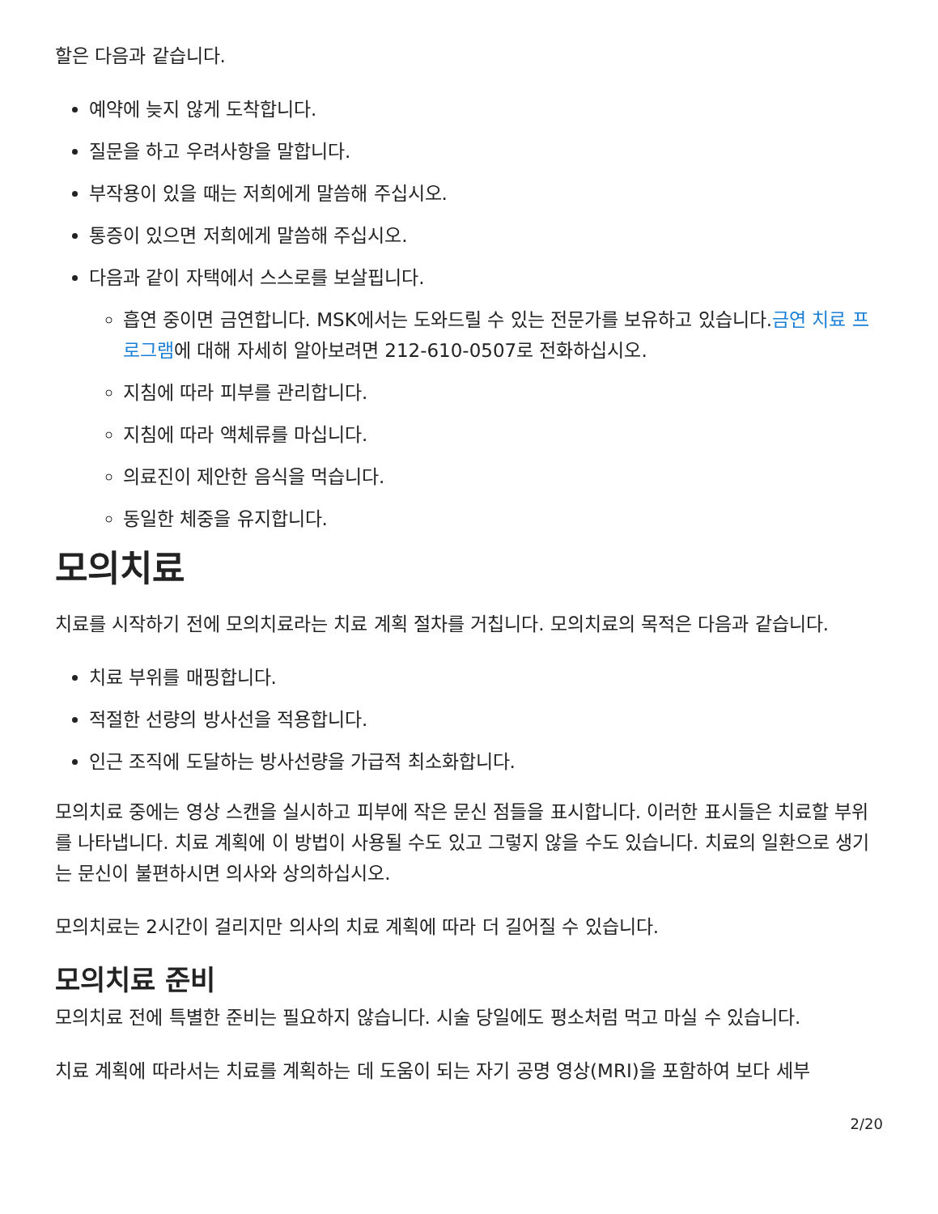할은 다음과 같습니다.
예약에 늦지 않게 도착합니다.
질문을 하고 우려사항을 말합니다.
부작용이 있을 때는 저희에게 말씀해 주십시오.
통증이 있으면 저희에게 말씀해 주십시오.
다음과 같이 자택에서 스스로를 보살핍니다.
흡연 중이면 금연합니다. MSK에서는 도와드릴 수 있는 전문가를 보유하고 있습니다.금연 치료 프로그램에 대해 자세히 알아보려면 212-610-0507로 전화하십시오.
지침에 따라 피부를 관리합니다.
지침에 따라 액체류를 마십니다.
의료진이 제안한 음식을 먹습니다.
동일한 체중을 유지합니다.
모의치료
치료를 시작하기 전에 모의치료라는 치료 계획 절차를 거칩니다. 모의치료의 목적은 다음과 같습니다.
치료 부위를 매핑합니다.
적절한 선량의 방사선을 적용합니다.
인근 조직에 도달하는 방사선량을 가급적 최소화합니다.
모의치료 중에는 영상 스캔을 실시하고 피부에 작은 문신 점들을 표시합니다. 이러한 표시들은 치료할 부위를 나타냅니다. 치료 계획에 이 방법이 사용될 수도 있고 그렇지 않을 수도 있습니다. 치료의 일환으로 생기는 문신이 불편하시면 의사와 상의하십시오.
모의치료는 2시간이 걸리지만 의사의 치료 계획에 따라 더 길어질 수 있습니다.
모의치료 준비
모의치료 전에 특별한 준비는 필요하지 않습니다. 시술 당일에도 평소처럼 먹고 마실 수 있습니다.
치료 계획에 따라서는 치료를 계획하는 데 도움이 되는 자기 공명 영상(MRI)을 포함하여 보다 세부
2/20